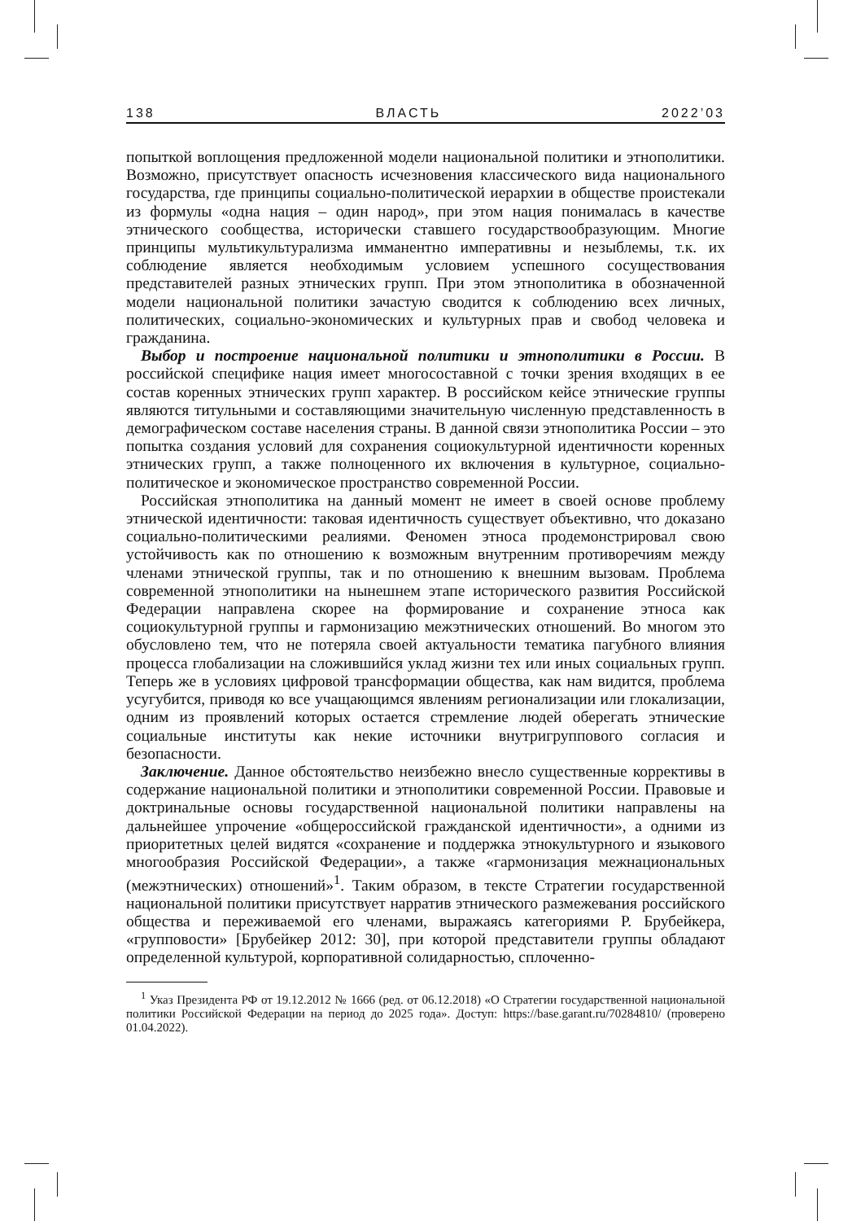138 ВЛАСТЬ 2022’03
попыткой воплощения предложенной модели национальной политики и этнополитики. Возможно, присутствует опасность исчезновения классического вида национального государства, где принципы социально-политической иерархии в обществе проистекали из формулы «одна нация – один народ», при этом нация понималась в качестве этнического сообщества, исторически ставшего государствообразующим. Многие принципы мультикультурализма имманентно императивны и незыблемы, т.к. их соблюдение является необходимым условием успешного сосуществования представителей разных этнических групп. При этом этнополитика в обозначенной модели национальной политики зачастую сводится к соблюдению всех личных, политических, социально-экономических и культурных прав и свобод человека и гражданина.
Выбор и построение национальной политики и этнополитики в России. В российской специфике нация имеет многосоставной с точки зрения входящих в ее состав коренных этнических групп характер. В российском кейсе этнические группы являются титульными и составляющими значительную численную представленность в демографическом составе населения страны. В данной связи этнополитика России – это попытка создания условий для сохранения социокультурной идентичности коренных этнических групп, а также полноценного их включения в культурное, социально-политическое и экономическое пространство современной России.
Российская этнополитика на данный момент не имеет в своей основе проблему этнической идентичности: таковая идентичность существует объективно, что доказано социально-политическими реалиями. Феномен этноса продемонстрировал свою устойчивость как по отношению к возможным внутренним противоречиям между членами этнической группы, так и по отношению к внешним вызовам. Проблема современной этнополитики на нынешнем этапе исторического развития Российской Федерации направлена скорее на формирование и сохранение этноса как социокультурной группы и гармонизацию межэтнических отношений. Во многом это обусловлено тем, что не потеряла своей актуальности тематика пагубного влияния процесса глобализации на сложившийся уклад жизни тех или иных социальных групп. Теперь же в условиях цифровой трансформации общества, как нам видится, проблема усугубится, приводя ко все учащающимся явлениям регионализации или глокализации, одним из проявлений которых остается стремление людей оберегать этнические социальные институты как некие источники внутригруппового согласия и безопасности.
Заключение. Данное обстоятельство неизбежно внесло существенные коррективы в содержание национальной политики и этнополитики современной России. Правовые и доктринальные основы государственной национальной политики направлены на дальнейшее упрочение «общероссийской гражданской идентичности», а одними из приоритетных целей видятся «сохранение и поддержка этнокультурного и языкового многообразия Российской Федерации», а также «гармонизация межнациональных (межэтнических) отношений»<sup>1</sup>. Таким образом, в тексте Стратегии государственной национальной политики присутствует нарратив этнического размежевания российского общества и переживаемой его членами, выражаясь категориями Р. Брубейкера, «групповости» [Брубейкер 2012: 30], при которой представители группы обладают определенной культурой, корпоративной солидарностью, сплоченно-
<sup>1</sup> Указ Президента РФ от 19.12.2012 № 1666 (ред. от 06.12.2018) «О Стратегии государственной национальной политики Российской Федерации на период до 2025 года». Доступ: https://base.garant.ru/70284810/ (проверено 01.04.2022).